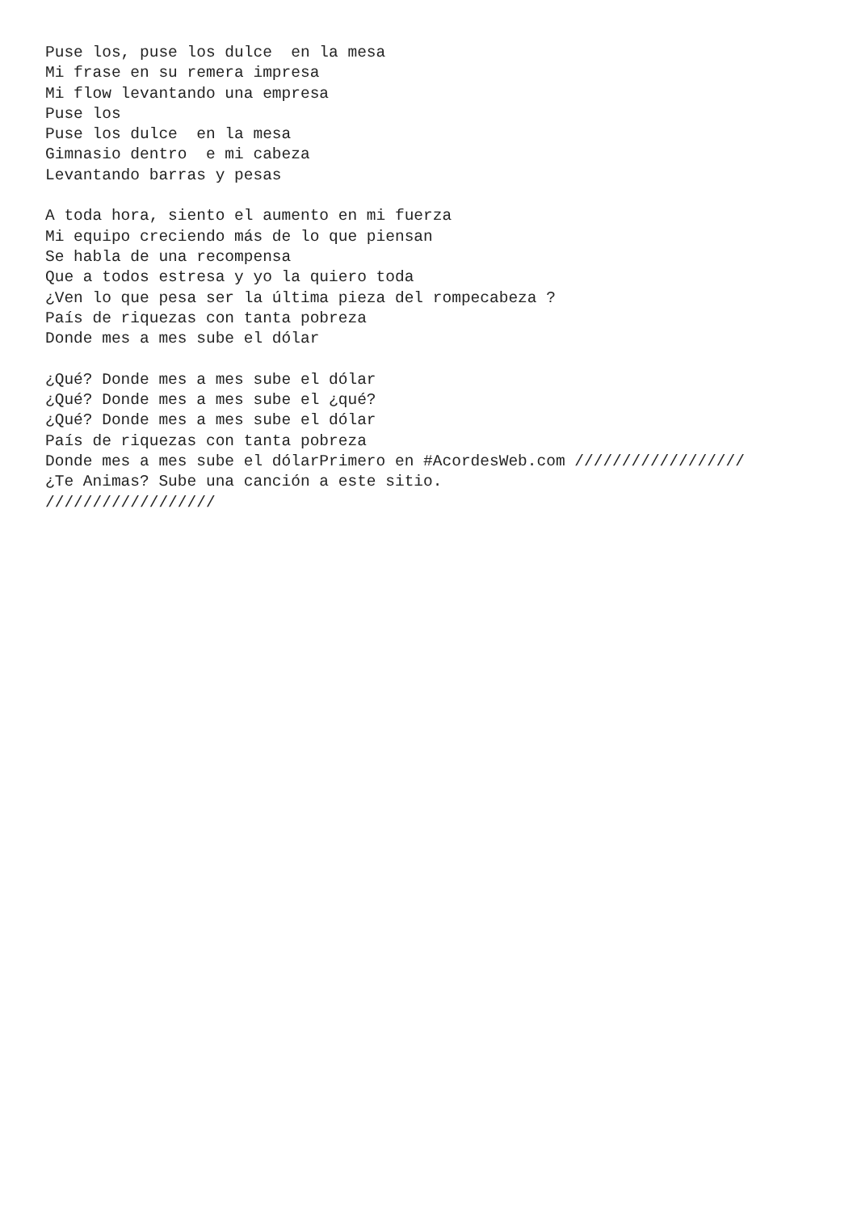Puse los, puse los dulce  en la mesa
Mi frase en su remera impresa
Mi flow levantando una empresa
Puse los
Puse los dulce  en la mesa
Gimnasio dentro  e mi cabeza
Levantando barras y pesas

A toda hora, siento el aumento en mi fuerza
Mi equipo creciendo más de lo que piensan
Se habla de una recompensa
Que a todos estresa y yo la quiero toda
¿Ven lo que pesa ser la última pieza del rompecabeza ?
País de riquezas con tanta pobreza
Donde mes a mes sube el dólar

¿Qué? Donde mes a mes sube el dólar
¿Qué? Donde mes a mes sube el ¿qué?
¿Qué? Donde mes a mes sube el dólar
País de riquezas con tanta pobreza
Donde mes a mes sube el dólarPrimero en #AcordesWeb.com //////////////////
¿Te Animas? Sube una canción a este sitio.
//////////////////